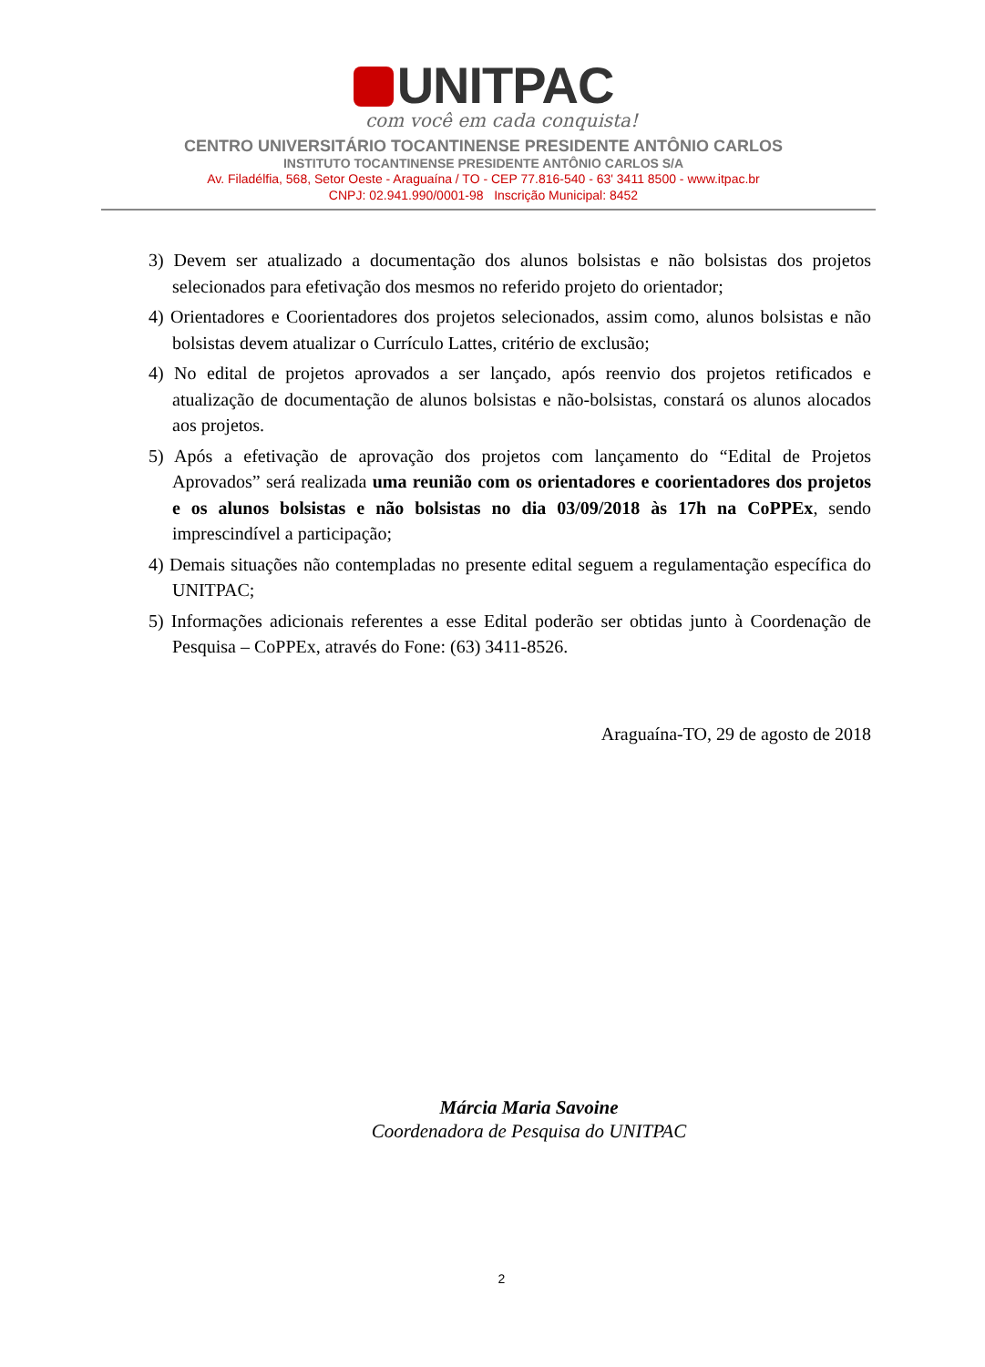UNITPAC
com você em cada conquista!
CENTRO UNIVERSITÁRIO TOCANTINENSE PRESIDENTE ANTÔNIO CARLOS
INSTITUTO TOCANTINENSE PRESIDENTE ANTÔNIO CARLOS S/A
Av. Filadélfia, 568, Setor Oeste - Araguaína / TO - CEP 77.816-540 - 63' 3411 8500 - www.itpac.br
CNPJ: 02.941.990/0001-98 Inscrição Municipal: 8452
3) Devem ser atualizado a documentação dos alunos bolsistas e não bolsistas dos projetos selecionados para efetivação dos mesmos no referido projeto do orientador;
4) Orientadores e Coorientadores dos projetos selecionados, assim como, alunos bolsistas e não bolsistas devem atualizar o Currículo Lattes, critério de exclusão;
4) No edital de projetos aprovados a ser lançado, após reenvio dos projetos retificados e atualização de documentação de alunos bolsistas e não-bolsistas, constará os alunos alocados aos projetos.
5) Após a efetivação de aprovação dos projetos com lançamento do “Edital de Projetos Aprovados” será realizada uma reunião com os orientadores e coorientadores dos projetos e os alunos bolsistas e não bolsistas no dia 03/09/2018 às 17h na CoPPEx, sendo imprescindível a participação;
4) Demais situações não contempladas no presente edital seguem a regulamentação específica do UNITPAC;
5) Informações adicionais referentes a esse Edital poderão ser obtidas junto à Coordenação de Pesquisa – CoPPEx, através do Fone: (63) 3411-8526.
Araguaína-TO, 29 de agosto de 2018
Márcia Maria Savoine
Coordenadora de Pesquisa do UNITPAC
2